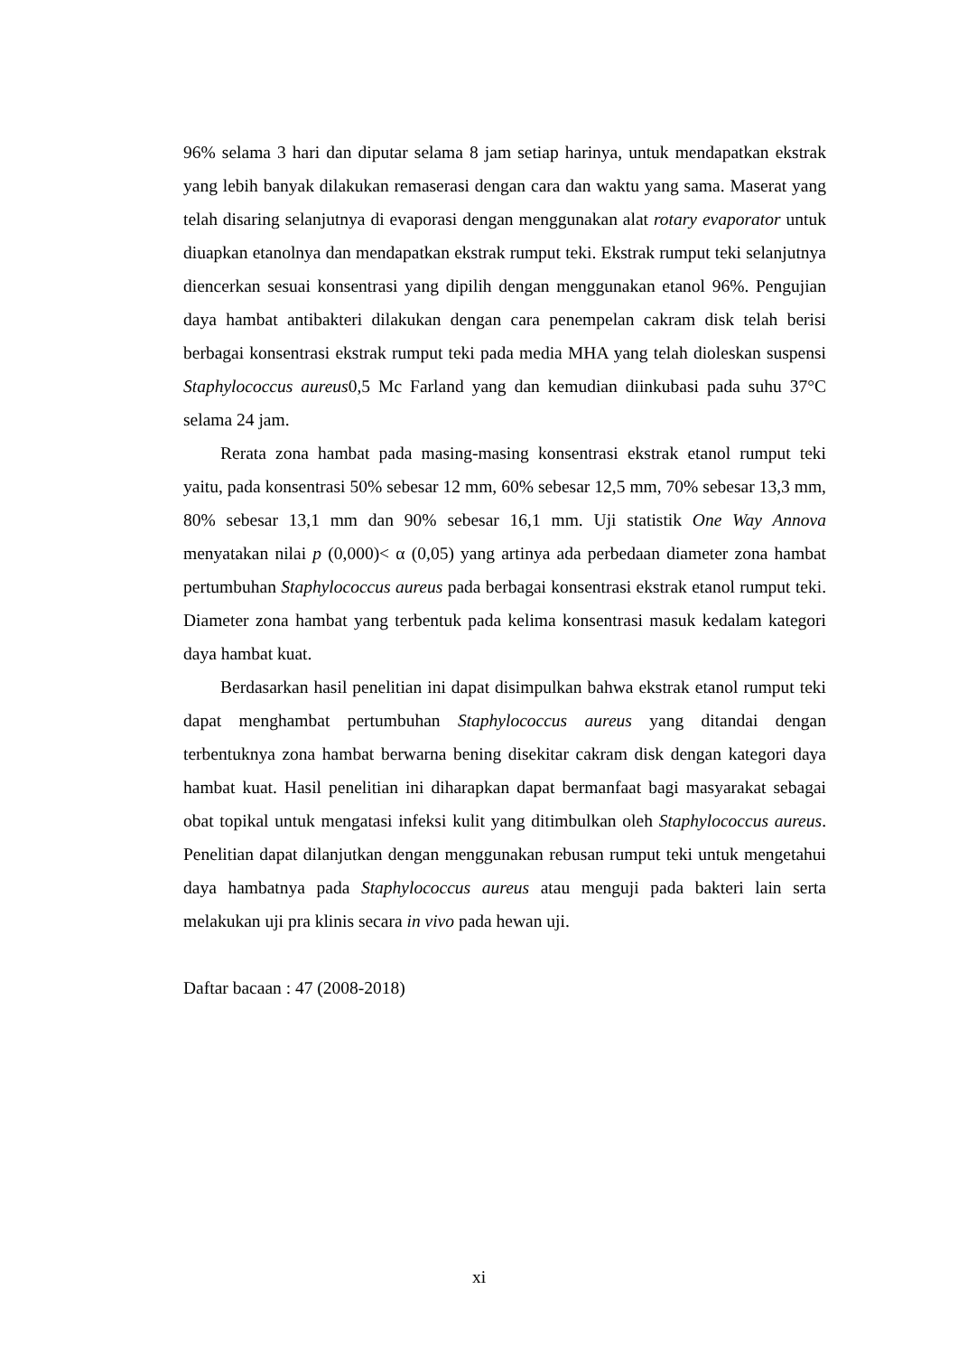96% selama 3 hari dan diputar selama 8 jam setiap harinya, untuk mendapatkan ekstrak yang lebih banyak dilakukan remaserasi dengan cara dan waktu yang sama. Maserat yang telah disaring selanjutnya di evaporasi dengan menggunakan alat rotary evaporator untuk diuapkan etanolnya dan mendapatkan ekstrak rumput teki. Ekstrak rumput teki selanjutnya diencerkan sesuai konsentrasi yang dipilih dengan menggunakan etanol 96%. Pengujian daya hambat antibakteri dilakukan dengan cara penempelan cakram disk telah berisi berbagai konsentrasi ekstrak rumput teki pada media MHA yang telah dioleskan suspensi Staphylococcus aureus0,5 Mc Farland yang dan kemudian diinkubasi pada suhu 37°C selama 24 jam.
Rerata zona hambat pada masing-masing konsentrasi ekstrak etanol rumput teki yaitu, pada konsentrasi 50% sebesar 12 mm, 60% sebesar 12,5 mm, 70% sebesar 13,3 mm, 80% sebesar 13,1 mm dan 90% sebesar 16,1 mm. Uji statistik One Way Annova menyatakan nilai p (0,000)< α (0,05) yang artinya ada perbedaan diameter zona hambat pertumbuhan Staphylococcus aureus pada berbagai konsentrasi ekstrak etanol rumput teki. Diameter zona hambat yang terbentuk pada kelima konsentrasi masuk kedalam kategori daya hambat kuat.
Berdasarkan hasil penelitian ini dapat disimpulkan bahwa ekstrak etanol rumput teki dapat menghambat pertumbuhan Staphylococcus aureus yang ditandai dengan terbentuknya zona hambat berwarna bening disekitar cakram disk dengan kategori daya hambat kuat. Hasil penelitian ini diharapkan dapat bermanfaat bagi masyarakat sebagai obat topikal untuk mengatasi infeksi kulit yang ditimbulkan oleh Staphylococcus aureus. Penelitian dapat dilanjutkan dengan menggunakan rebusan rumput teki untuk mengetahui daya hambatnya pada Staphylococcus aureus atau menguji pada bakteri lain serta melakukan uji pra klinis secara in vivo pada hewan uji.
Daftar bacaan : 47 (2008-2018)
xi